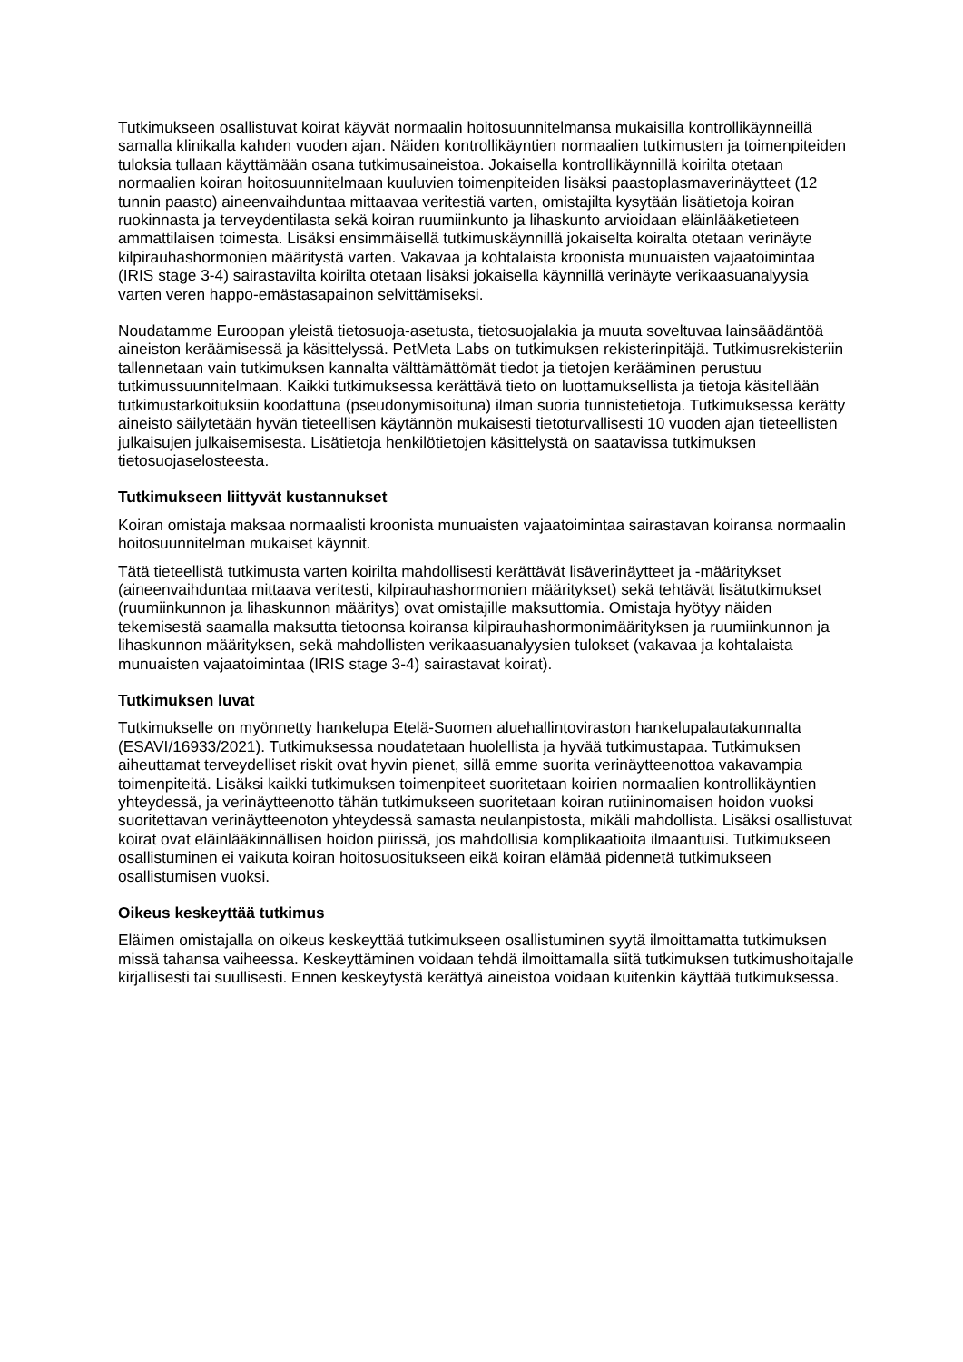Tutkimukseen osallistuvat koirat käyvät normaalin hoitosuunnitelmansa mukaisilla kontrollikäynneillä samalla klinikalla kahden vuoden ajan. Näiden kontrollikäyntien normaalien tutkimusten ja toimenpiteiden tuloksia tullaan käyttämään osana tutkimusaineistoa. Jokaisella kontrollikäynnillä koirilta otetaan normaalien koiran hoitosuunnitelmaan kuuluvien toimenpiteiden lisäksi paastoplasmaverinäytteet (12 tunnin paasto) aineenvaihduntaa mittaavaa veritestiä varten, omistajilta kysytään lisätietoja koiran ruokinnasta ja terveydentilasta sekä koiran ruumiinkunto ja lihaskunto arvioidaan eläinlääketieteen ammattilaisen toimesta. Lisäksi ensimmäisellä tutkimuskäynnillä jokaiselta koiralta otetaan verinäyte kilpirauhashormonien määritystä varten. Vakavaa ja kohtalaista kroonista munuaisten vajaatoimintaa (IRIS stage 3-4) sairastavilta koirilta otetaan lisäksi jokaisella käynnillä verinäyte verikaasuanalyysia varten veren happo-emästasapainon selvittämiseksi.
Noudatamme Euroopan yleistä tietosuoja-asetusta, tietosuojalakia ja muuta soveltuvaa lainsäädäntöä aineiston keräämisessä ja käsittelyssä. PetMeta Labs on tutkimuksen rekisterinpitäjä. Tutkimusrekisteriin tallennetaan vain tutkimuksen kannalta välttämättömät tiedot ja tietojen kerääminen perustuu tutkimussuunnitelmaan. Kaikki tutkimuksessa kerättävä tieto on luottamuksellista ja tietoja käsitellään tutkimustarkoituksiin koodattuna (pseudonymisoituna) ilman suoria tunnistetietoja. Tutkimuksessa kerätty aineisto säilytetään hyvän tieteellisen käytännön mukaisesti tietoturvallisesti 10 vuoden ajan tieteellisten julkaisujen julkaisemisesta. Lisätietoja henkilötietojen käsittelystä on saatavissa tutkimuksen tietosuojaselosteesta.
Tutkimukseen liittyvät kustannukset
Koiran omistaja maksaa normaalisti kroonista munuaisten vajaatoimintaa sairastavan koiransa normaalin hoitosuunnitelman mukaiset käynnit.
Tätä tieteellistä tutkimusta varten koirilta mahdollisesti kerättävät lisäverinäytteet ja -määritykset (aineenvaihduntaa mittaava veritesti, kilpirauhashormonien määritykset) sekä tehtävät lisätutkimukset (ruumiinkunnon ja lihaskunnon määritys) ovat omistajille maksuttomia. Omistaja hyötyy näiden tekemisestä saamalla maksutta tietoonsa koiransa kilpirauhashormonimäärityksen ja ruumiinkunnon ja lihaskunnon määrityksen, sekä mahdollisten verikaasuanalyysien tulokset (vakavaa ja kohtalaista munuaisten vajaatoimintaa (IRIS stage 3-4) sairastavat koirat).
Tutkimuksen luvat
Tutkimukselle on myönnetty hankelupa Etelä-Suomen aluehallintoviraston hankelupalautakunnalta (ESAVI/16933/2021). Tutkimuksessa noudatetaan huolellista ja hyvää tutkimustapaa. Tutkimuksen aiheuttamat terveydelliset riskit ovat hyvin pienet, sillä emme suorita verinäytteenottoa vakavampia toimenpiteitä. Lisäksi kaikki tutkimuksen toimenpiteet suoritetaan koirien normaalien kontrollikäyntien yhteydessä, ja verinäytteenotto tähän tutkimukseen suoritetaan koiran rutiininomaisen hoidon vuoksi suoritettavan verinäytteenoton yhteydessä samasta neulanpistosta, mikäli mahdollista. Lisäksi osallistuvat koirat ovat eläinlääkinnällisen hoidon piirissä, jos mahdollisia komplikaatioita ilmaantuisi. Tutkimukseen osallistuminen ei vaikuta koiran hoitosuositukseen eikä koiran elämää pidennetä tutkimukseen osallistumisen vuoksi.
Oikeus keskeyttää tutkimus
Eläimen omistajalla on oikeus keskeyttää tutkimukseen osallistuminen syytä ilmoittamatta tutkimuksen missä tahansa vaiheessa. Keskeyttäminen voidaan tehdä ilmoittamalla siitä tutkimuksen tutkimushoitajalle kirjallisesti tai suullisesti. Ennen keskeytystä kerättyä aineistoa voidaan kuitenkin käyttää tutkimuksessa.